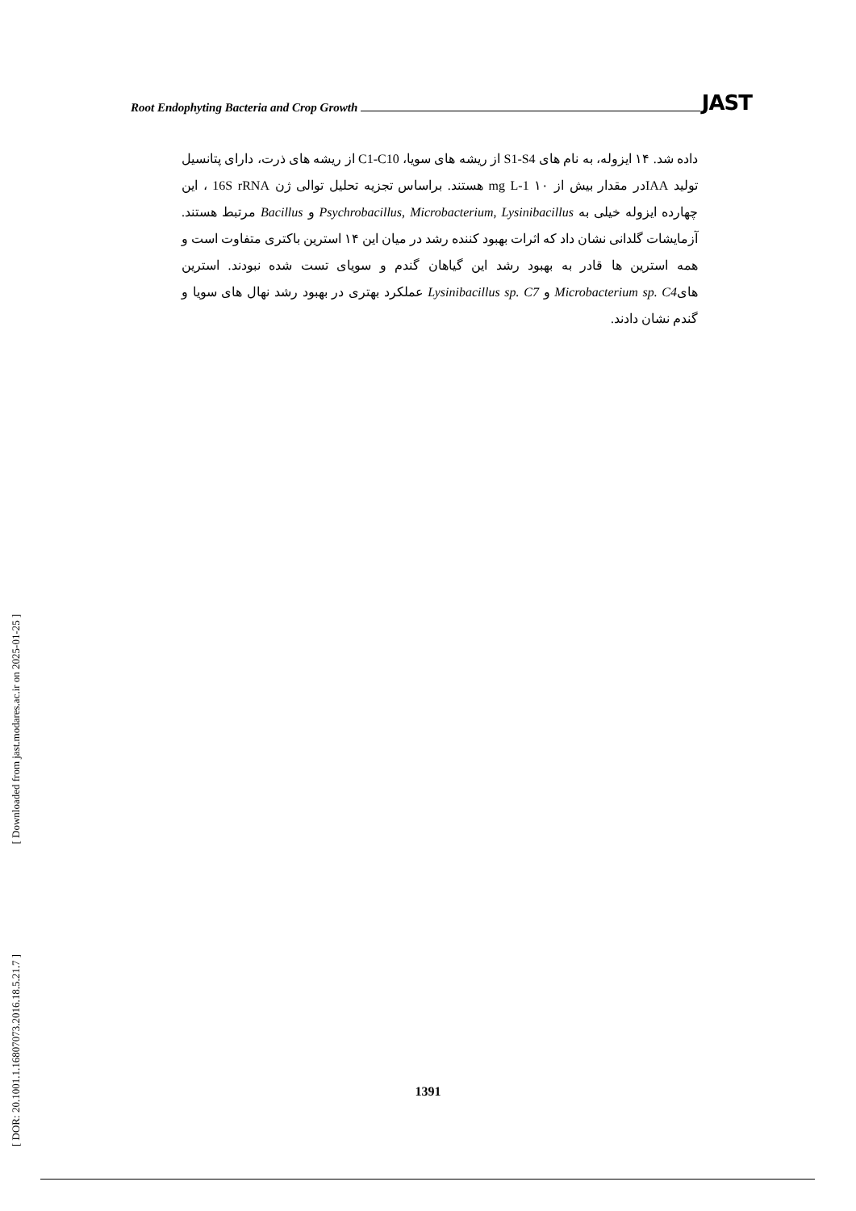Root Endophyting Bacteria and Crop Growth JAST
داده شد. ۱۴ ایزوله، به نام های S1-S4 از ریشه های سویا، C1-C10 از ریشه های ذرت، دارای پتانسیل تولید IAAدر مقدار بیش از ۱۰ mg L-1 هستند. براساس تجزیه تحلیل توالی ژن 16S rRNA ، این چهارده ایزوله خیلی به Psychrobacillus, Microbacterium, Lysinibacillus و Bacillus مرتبط هستند. آزمایشات گلدانی نشان داد که اثرات بهبود کننده رشد در میان این ۱۴ استرین باکتری متفاوت است و همه استرین ها قادر به بهبود رشد این گیاهان گندم و سویای تست شده نبودند. استرین هایMicrobacterium sp. C4 و Lysinibacillus sp. C7 عملکرد بهتری در بهبود رشد نهال های سویا و گندم نشان دادند.
[ DOR: 20.1001.1.16807073.2016.18.5.21.7 ] [ Downloaded from jast.modares.ac.ir on 2025-01-25 ]
1391